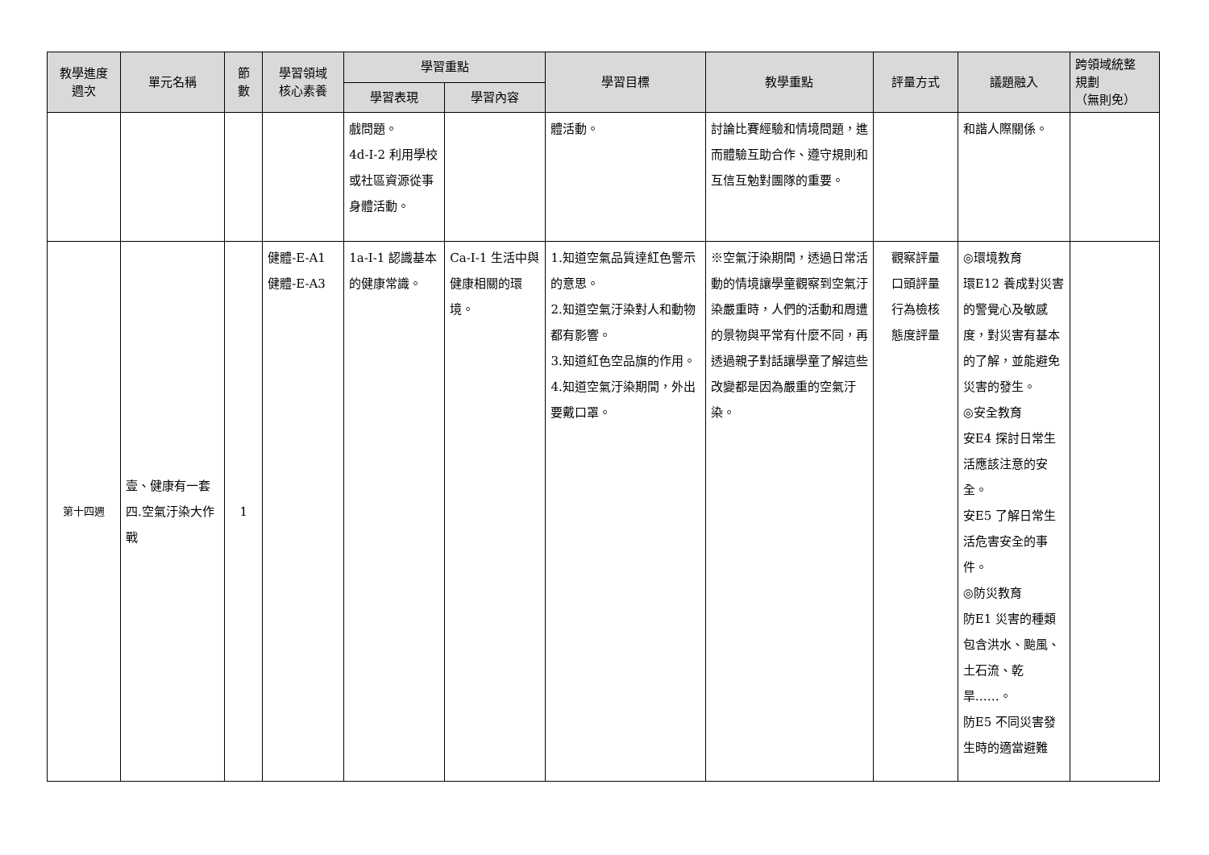| 教學進度 週次 | 單元名稱 | 節 數 | 學習領域 核心素養 | 學習重點 | | 學習目標 | 教學重點 | 評量方式 | 議題融入 | 跨領域統整 規劃 （無則免） |
| --- | --- | --- | --- | --- | --- | --- | --- | --- | --- | --- |
| | | | | 學習表現 | 學習內容 | | | | | |
| | | | | 戲問題。 4d-I-2 利用學校或社區資源從事身體活動。 | | 體活動。 | 討論比賽經驗和情境問題，進而體驗互助合作、遵守規則和互信互勉對團隊的重要。 | | 和諧人際關係。 | |
| 第十四週 | 壹、健康有一套 四.空氣汙染大作戰 | 1 | 健體-E-A1 健體-E-A3 | 1a-I-1 認識基本的健康常識。 | Ca-I-1 生活中與健康相關的環境。 | 1.知道空氣品質達紅色警示的意思。 2.知道空氣汙染對人和動物都有影響。 3.知道紅色空品旗的作用。 4.知道空氣汙染期間，外出要戴口罩。 | ※空氣汙染期間，透過日常活動的情境讓學童觀察到空氣汙染嚴重時，人們的活動和周遭的景物與平常有什麼不同，再透過親子對話讓學童了解這些改變都是因為嚴重的空氣汙染。 | 觀察評量 口頭評量 行為檢核 態度評量 | ◎環境教育 環E12 養成對災害的警覺心及敏感度，對災害有基本的了解，並能避免災害的發生。 ◎安全教育 安E4 探討日常生活應該注意的安全。 安E5 了解日常生活危害安全的事件。 ◎防災教育 防E1 災害的種類包含洪水、颱風、土石流、乾旱……。 防E5 不同災害發生時的適當避難 | |